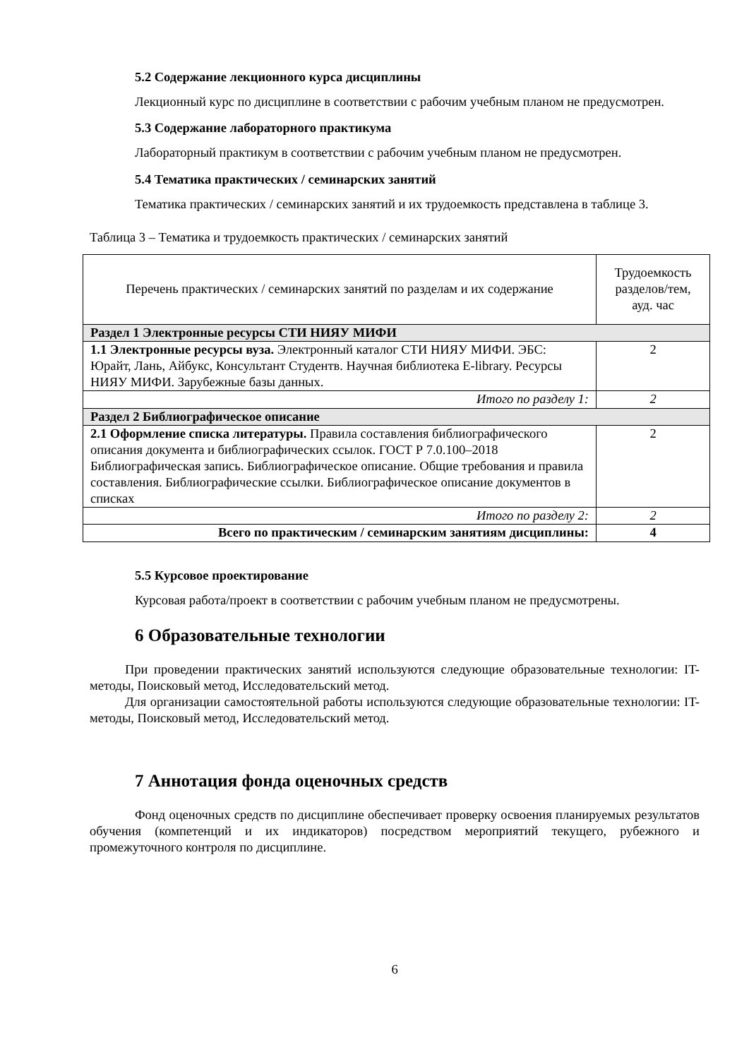5.2 Содержание лекционного курса дисциплины
Лекционный курс по дисциплине в соответствии с рабочим учебным планом не предусмотрен.
5.3 Содержание лабораторного практикума
Лабораторный практикум в соответствии с рабочим учебным планом не предусмотрен.
5.4 Тематика практических / семинарских занятий
Тематика практических / семинарских занятий и их трудоемкость представлена в таблице 3.
Таблица 3 – Тематика и трудоемкость практических / семинарских занятий
| Перечень практических / семинарских занятий по разделам и их содержание | Трудоемкость разделов/тем, ауд. час |
| --- | --- |
| Раздел 1 Электронные ресурсы СТИ НИЯУ МИФИ | |
| 1.1 Электронные ресурсы вуза. Электронный каталог СТИ НИЯУ МИФИ. ЭБС: Юрайт, Лань, Айбукс, Консультант Студентв. Научная библиотека E-library. Ресурсы НИЯУ МИФИ. Зарубежные базы данных. | 2 |
| Итого по разделу 1: | 2 |
| Раздел 2 Библиографическое описание | |
| 2.1 Оформление списка литературы. Правила составления библиографического описания документа и библиографических ссылок. ГОСТ Р 7.0.100–2018 Библиографическая запись. Библиографическое описание. Общие требования и правила составления. Библиографические ссылки. Библиографическое описание документов в списках | 2 |
| Итого по разделу 2: | 2 |
| Всего по практическим / семинарским занятиям дисциплины: | 4 |
5.5 Курсовое проектирование
Курсовая работа/проект в соответствии с рабочим учебным планом не предусмотрены.
6 Образовательные технологии
При проведении практических занятий используются следующие образовательные технологии: IT-методы, Поисковый метод, Исследовательский метод.
Для организации самостоятельной работы используются следующие образовательные технологии: IT-методы, Поисковый метод, Исследовательский метод.
7 Аннотация фонда оценочных средств
Фонд оценочных средств по дисциплине обеспечивает проверку освоения планируемых результатов обучения (компетенций и их индикаторов) посредством мероприятий текущего, рубежного и промежуточного контроля по дисциплине.
6